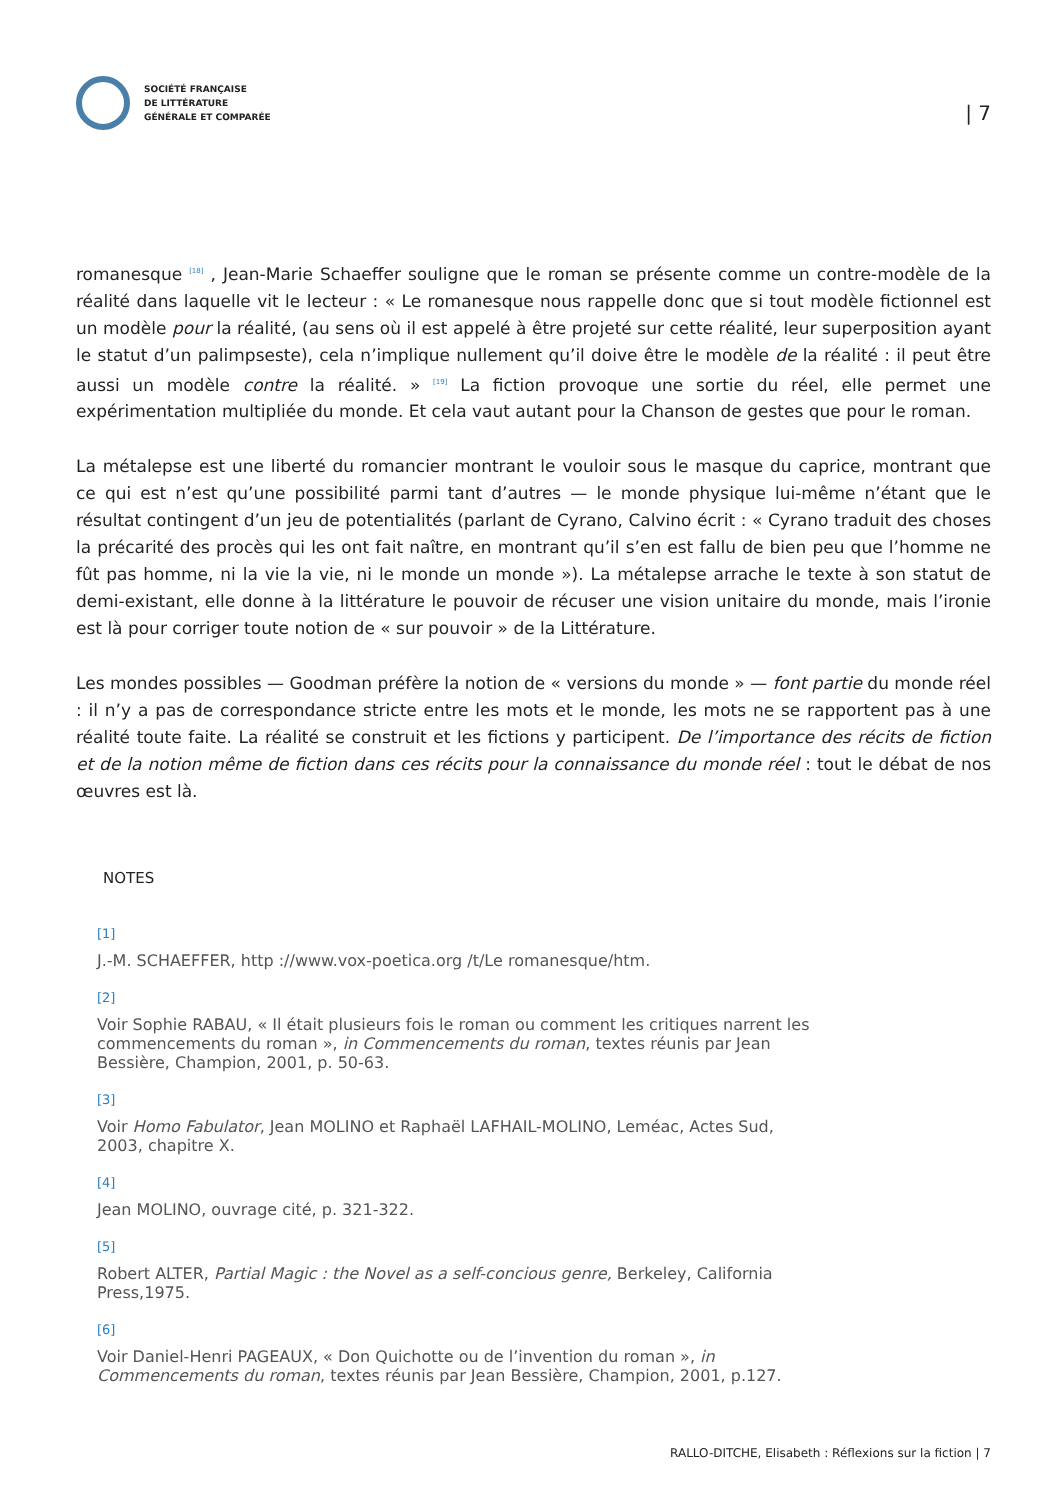SOCIÉTÉ FRANÇAISE
DE LITTÉRATURE
GÉNÉRALE ET COMPARÉE
| 7
romanesque <sup>[18]</sup> , Jean-Marie Schaeffer souligne que le roman se présente comme un contre-modèle de la réalité dans laquelle vit le lecteur : « Le romanesque nous rappelle donc que si tout modèle fictionnel est un modèle pour la réalité, (au sens où il est appelé à être projeté sur cette réalité, leur superposition ayant le statut d’un palimpseste), cela n’implique nullement qu’il doive être le modèle de la réalité : il peut être aussi un modèle contre la réalité. » <sup>[19]</sup> La fiction provoque une sortie du réel, elle permet une expérimentation multipliée du monde. Et cela vaut autant pour la Chanson de gestes que pour le roman.
La métalepse est une liberté du romancier montrant le vouloir sous le masque du caprice, montrant que ce qui est n’est qu’une possibilité parmi tant d’autres — le monde physique lui-même n’étant que le résultat contingent d’un jeu de potentialités (parlant de Cyrano, Calvino écrit : « Cyrano traduit des choses la précarité des procès qui les ont fait naître, en montrant qu’il s’en est fallu de bien peu que l’homme ne fût pas homme, ni la vie la vie, ni le monde un monde »). La métalepse arrache le texte à son statut de demi-existant, elle donne à la littérature le pouvoir de récuser une vision unitaire du monde, mais l’ironie est là pour corriger toute notion de « sur pouvoir » de la Littérature.
Les mondes possibles — Goodman préfère la notion de « versions du monde » — font partie du monde réel : il n’y a pas de correspondance stricte entre les mots et le monde, les mots ne se rapportent pas à une réalité toute faite. La réalité se construit et les fictions y participent. De l’importance des récits de fiction et de la notion même de fiction dans ces récits pour la connaissance du monde réel : tout le débat de nos œuvres est là.
NOTES
[1]
J.-M. SCHAEFFER, http ://www.vox-poetica.org /t/Le romanesque/htm.
[2]
Voir Sophie RABAU, « Il était plusieurs fois le roman ou comment les critiques narrent les commencements du roman », in Commencements du roman, textes réunis par Jean Bessière, Champion, 2001, p. 50-63.
[3]
Voir Homo Fabulator, Jean MOLINO et Raphaël LAFHAIL-MOLINO, Leméac, Actes Sud, 2003, chapitre X.
[4]
Jean MOLINO, ouvrage cité, p. 321-322.
[5]
Robert ALTER, Partial Magic : the Novel as a self-concious genre, Berkeley, California Press,1975.
[6]
Voir Daniel-Henri PAGEAUX, « Don Quichotte ou de l’invention du roman », in Commencements du roman, textes réunis par Jean Bessière, Champion, 2001, p.127.
RALLO-DITCHE, Elisabeth : Réflexions sur la fiction | 7